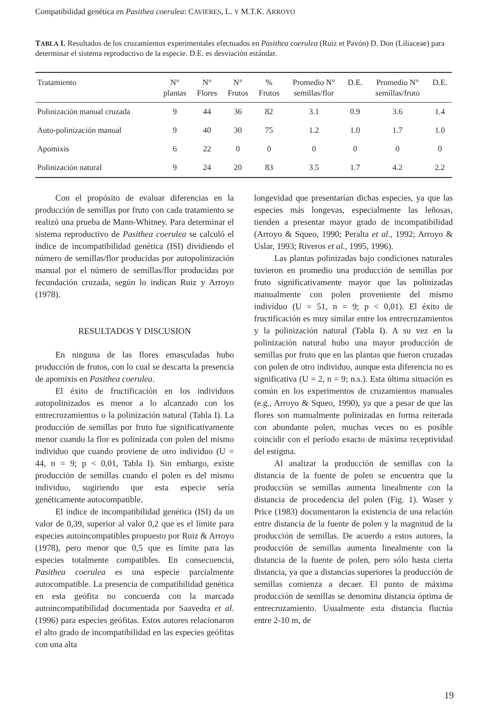Compatibilidad genética en Pasithea coerulea: CAVIERES, L. Y M.T.K. ARROYO
TABLA I. Resultados de los cruzamientos experimentales efectuados en Pasithea coerulea (Ruiz et Pavón) D. Don (Liliaceae) para determinar el sistema reproductivo de la especie. D.E. es desviación estándar.
| Tratamiento | N° plantas | N° Flores | N° Frutos | % Frutos | Promedio N° semillas/flor | D.E. | Promedio N° semillas/fruto | D.E. |
| --- | --- | --- | --- | --- | --- | --- | --- | --- |
| Polinización manual cruzada | 9 | 44 | 36 | 82 | 3.1 | 0.9 | 3.6 | 1.4 |
| Auto-polinización manual | 9 | 40 | 30 | 75 | 1.2 | 1.0 | 1.7 | 1.0 |
| Apomixis | 6 | 22 | 0 | 0 | 0 | 0 | 0 | 0 |
| Polinización natural | 9 | 24 | 20 | 83 | 3.5 | 1.7 | 4.2 | 2.2 |
Con el propósito de evaluar diferencias en la producción de semillas por fruto con cada tratamiento se realizó una prueba de Mann-Whitney. Para determinar el sistema reproductivo de Pasithea coerulea se calculó el índice de incompatibilidad genética (ISI) dividiendo el número de semillas/flor producidas por autopolinización manual por el número de semillas/flor producidas por fecundación cruzada, según lo indican Ruiz y Arroyo (1978).
RESULTADOS Y DISCUSION
En ninguna de las flores emasculadas hubo producción de frutos, con lo cual se descarta la presencia de apomixis en Pasithea coerulea.
El éxito de fructificación en los individuos autopolinizados es menor a lo alcanzado con los entrecruzamientos o la polinización natural (Tabla I). La producción de semillas por fruto fue significativamente menor cuando la flor es polinizada con polen del mismo individuo que cuando proviene de otro individuo (U = 44, n = 9; p < 0,01, Tabla I). Sin embargo, existe producción de semillas cuando el polen es del mismo individuo, sugiriendo que esta especie sería genéticamente autocompatible.
El índice de incompatibilidad genética (ISI) da un valor de 0,39, superior al valor 0,2 que es el límite para especies autoincompatibles propuesto por Ruiz & Arroyo (1978), pero menor que 0,5 que es límite para las especies totalmente compatibles. En consecuencia, Pasithea coerulea es una especie parcialmente autocompatible. La presencia de compatibilidad genética en esta geófita no concuerda con la marcada autoincompatibilidad documentada por Saavedra et al. (1996) para especies geófitas. Estos autores relacionaron el alto grado de incompatibilidad en las especies geófitas con una alta
longevidad que presentarían dichas especies, ya que las especies más longevas, especialmente las leñosas, tienden a presentar mayor grado de incompatibilidad (Arroyo & Squeo, 1990; Peralta et al., 1992; Arroyo & Uslar, 1993; Riveros et al., 1995, 1996).
Las plantas polinizadas bajo condiciones naturales tuvieron en promedio una producción de semillas por fruto significativamente mayor que las polinizadas manualmente con polen proveniente del mismo individuo (U = 51, n = 9; p < 0,01). El éxito de fructificación es muy similar entre los entrecruzamientos y la polinización natural (Tabla I). A su vez en la polinización natural hubo una mayor producción de semillas por fruto que en las plantas que fueron cruzadas con polen de otro individuo, aunque esta diferencia no es significativa (U = 2, n = 9; n.s.). Esta última situación es común en los experimentos de cruzamientos manuales (e.g., Arroyo & Squeo, 1990), ya que a pesar de que las flores son manualmente polinizadas en forma reiterada con abundante polen, muchas veces no es posible coincidir con el período exacto de máxima receptividad del estigma.
Al analizar la producción de semillas con la distancia de la fuente de polen se encuentra que la producción se semillas aumenta linealmente con la distancia de procedencia del polen (Fig. 1). Waser y Price (1983) documentaron la existencia de una relación entre distancia de la fuente de polen y la magnitud de la producción de semillas. De acuerdo a estos autores, la producción de semillas aumenta linealmente con la distancia de la fuente de polen, pero sólo hasta cierta distancia, ya que a distancias superiores la producción de semillas comienza a decaer. El punto de máxima producción de semillas se denomina distancia óptima de entrecruzamiento. Usualmente esta distancia fluctúa entre 2-10 m, de
19